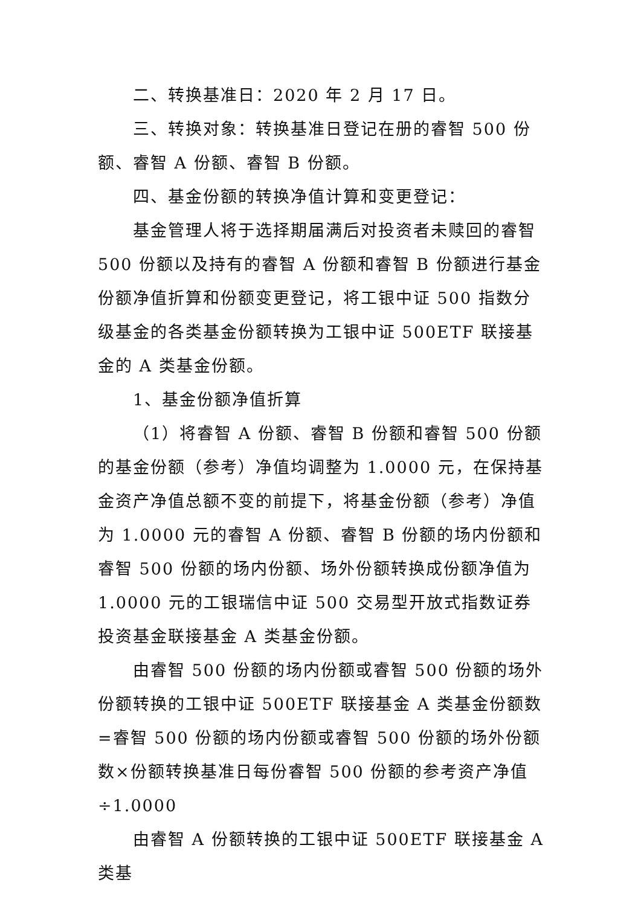二、转换基准日：2020 年 2 月 17 日。
三、转换对象：转换基准日登记在册的睿智 500 份额、睿智 A 份额、睿智 B 份额。
四、基金份额的转换净值计算和变更登记：
基金管理人将于选择期届满后对投资者未赎回的睿智 500 份额以及持有的睿智 A 份额和睿智 B 份额进行基金份额净值折算和份额变更登记，将工银中证 500 指数分级基金的各类基金份额转换为工银中证 500ETF 联接基金的 A 类基金份额。
1、基金份额净值折算
（1）将睿智 A 份额、睿智 B 份额和睿智 500 份额的基金份额（参考）净值均调整为 1.0000 元，在保持基金资产净值总额不变的前提下，将基金份额（参考）净值为 1.0000 元的睿智 A 份额、睿智 B 份额的场内份额和睿智 500 份额的场内份额、场外份额转换成份额净值为 1.0000 元的工银瑞信中证 500 交易型开放式指数证券投资基金联接基金 A 类基金份额。
由睿智 500 份额的场内份额或睿智 500 份额的场外份额转换的工银中证 500ETF 联接基金 A 类基金份额数=睿智 500 份额的场内份额或睿智 500 份额的场外份额数×份额转换基准日每份睿智 500 份额的参考资产净值÷1.0000
由睿智 A 份额转换的工银中证 500ETF 联接基金 A 类基